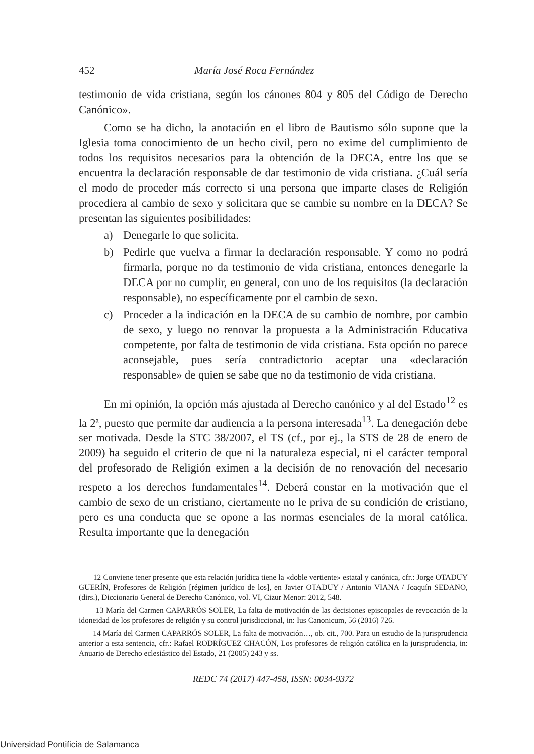452 María José Roca Fernández
testimonio de vida cristiana, según los cánones 804 y 805 del Código de Derecho Canónico».
Como se ha dicho, la anotación en el libro de Bautismo sólo supone que la Iglesia toma conocimiento de un hecho civil, pero no exime del cumplimiento de todos los requisitos necesarios para la obtención de la DECA, entre los que se encuentra la declaración responsable de dar testimonio de vida cristiana. ¿Cuál sería el modo de proceder más correcto si una persona que imparte clases de Religión procediera al cambio de sexo y solicitara que se cambie su nombre en la DECA? Se presentan las siguientes posibilidades:
a) Denegarle lo que solicita.
b) Pedirle que vuelva a firmar la declaración responsable. Y como no podrá firmarla, porque no da testimonio de vida cristiana, entonces denegarle la DECA por no cumplir, en general, con uno de los requisitos (la declaración responsable), no específicamente por el cambio de sexo.
c) Proceder a la indicación en la DECA de su cambio de nombre, por cambio de sexo, y luego no renovar la propuesta a la Administración Educativa competente, por falta de testimonio de vida cristiana. Esta opción no parece aconsejable, pues sería contradictorio aceptar una «declaración responsable» de quien se sabe que no da testimonio de vida cristiana.
En mi opinión, la opción más ajustada al Derecho canónico y al del Estado<sup>12</sup> es la 2ª, puesto que permite dar audiencia a la persona interesada<sup>13</sup>. La denegación debe ser motivada. Desde la STC 38/2007, el TS (cf., por ej., la STS de 28 de enero de 2009) ha seguido el criterio de que ni la naturaleza especial, ni el carácter temporal del profesorado de Religión eximen a la decisión de no renovación del necesario respeto a los derechos fundamentales<sup>14</sup>. Deberá constar en la motivación que el cambio de sexo de un cristiano, ciertamente no le priva de su condición de cristiano, pero es una conducta que se opone a las normas esenciales de la moral católica. Resulta importante que la denegación
12 Conviene tener presente que esta relación jurídica tiene la «doble vertiente» estatal y canónica, cfr.: Jorge OTADUY GUERÍN, Profesores de Religión [régimen jurídico de los], en Javier OTADUY / Antonio VIANA / Joaquín SEDANO, (dirs.), Diccionario General de Derecho Canónico, vol. VI, Cizur Menor: 2012, 548.
13 María del Carmen CAPARRÓS SOLER, La falta de motivación de las decisiones episcopales de revocación de la idoneidad de los profesores de religión y su control jurisdiccional, in: Ius Canonicum, 56 (2016) 726.
14 María del Carmen CAPARRÓS SOLER, La falta de motivación…, ob. cit., 700. Para un estudio de la jurisprudencia anterior a esta sentencia, cfr.: Rafael RODRÍGUEZ CHACÓN, Los profesores de religión católica en la jurisprudencia, in: Anuario de Derecho eclesiástico del Estado, 21 (2005) 243 y ss.
REDC 74 (2017) 447-458, ISSN: 0034-9372
Universidad Pontificia de Salamanca